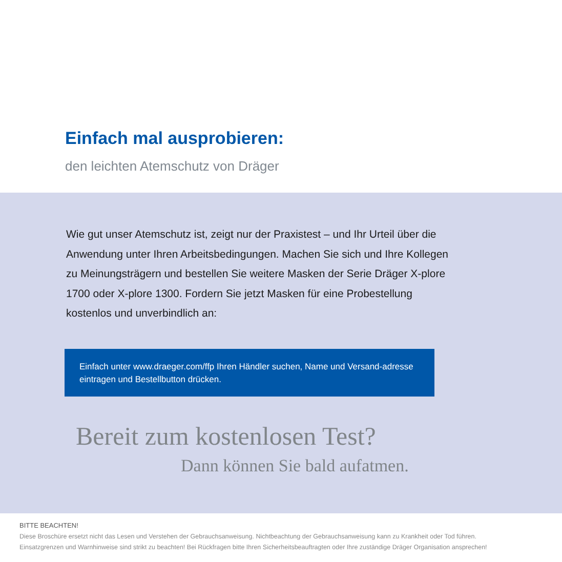Einfach mal ausprobieren:
den leichten Atemschutz von Dräger
Wie gut unser Atemschutz ist, zeigt nur der Praxistest – und Ihr Urteil über die Anwendung unter Ihren Arbeitsbedingungen. Machen Sie sich und Ihre Kollegen zu Meinungsträgern und bestellen Sie weitere Masken der Serie Dräger X-plore 1700 oder X-plore 1300. Fordern Sie jetzt Masken für eine Probestellung kostenlos und unverbindlich an:
Einfach unter www.draeger.com/ffp Ihren Händler suchen, Name und Versand-adresse eintragen und Bestellbutton drücken.
Bereit zum kostenlosen Test?
Dann können Sie bald aufatmen.
BITTE BEACHTEN!
Diese Broschüre ersetzt nicht das Lesen und Verstehen der Gebrauchsanweisung. Nichtbeachtung der Gebrauchsanweisung kann zu Krankheit oder Tod führen.
Einsatzgrenzen und Warnhinweise sind strikt zu beachten! Bei Rückfragen bitte Ihren Sicherheitsbeauftragten oder Ihre zuständige Dräger Organisation ansprechen!